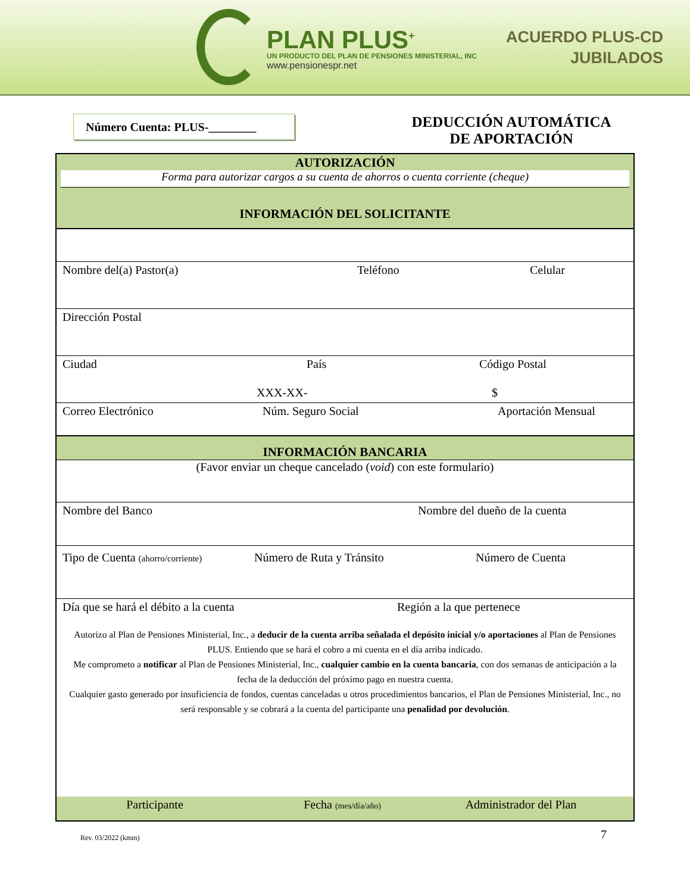PLAN PLUS<sup>+</sup>
UN PRODUCTO DEL PLAN DE PENSIONES MINISTERIAL, INC
www.pensionespr.net
ACUERDO PLUS-CD
JUBILADOS
Número Cuenta: PLUS-________
DEDUCCIÓN AUTOMÁTICA
DE APORTACIÓN
AUTORIZACIÓN
Forma para autorizar cargos a su cuenta de ahorros o cuenta corriente (cheque)
INFORMACIÓN DEL SOLICITANTE
Nombre del(a) Pastor(a) Teléfono Celular
Dirección Postal
Ciudad País Código Postal XXX-XX- $
Correo Electrónico Núm. Seguro Social Aportación Mensual
INFORMACIÓN BANCARIA
(Favor enviar un cheque cancelado (void) con este formulario)
Nombre del Banco Nombre del dueño de la cuenta
Tipo de Cuenta (ahorro/corriente) Número de Ruta y Tránsito Número de Cuenta
Día que se hará el débito a la cuenta Región a la que pertenece
Autorizo al Plan de Pensiones Ministerial, Inc., a deducir de la cuenta arriba señalada el depósito inicial y/o aportaciones al Plan de Pensiones PLUS. Entiendo que se hará el cobro a mi cuenta en el día arriba indicado.
Me comprometo a notificar al Plan de Pensiones Ministerial, Inc., cualquier cambio en la cuenta bancaria, con dos semanas de anticipación a la fecha de la deducción del próximo pago en nuestra cuenta.
Cualquier gasto generado por insuficiencia de fondos, cuentas canceladas u otros procedimientos bancarios, el Plan de Pensiones Ministerial, Inc., no será responsable y se cobrará a la cuenta del participante una penalidad por devolución.
Participante Fecha (mes/día/año) Administrador del Plan
Rev. 03/2022 (kmm) 7